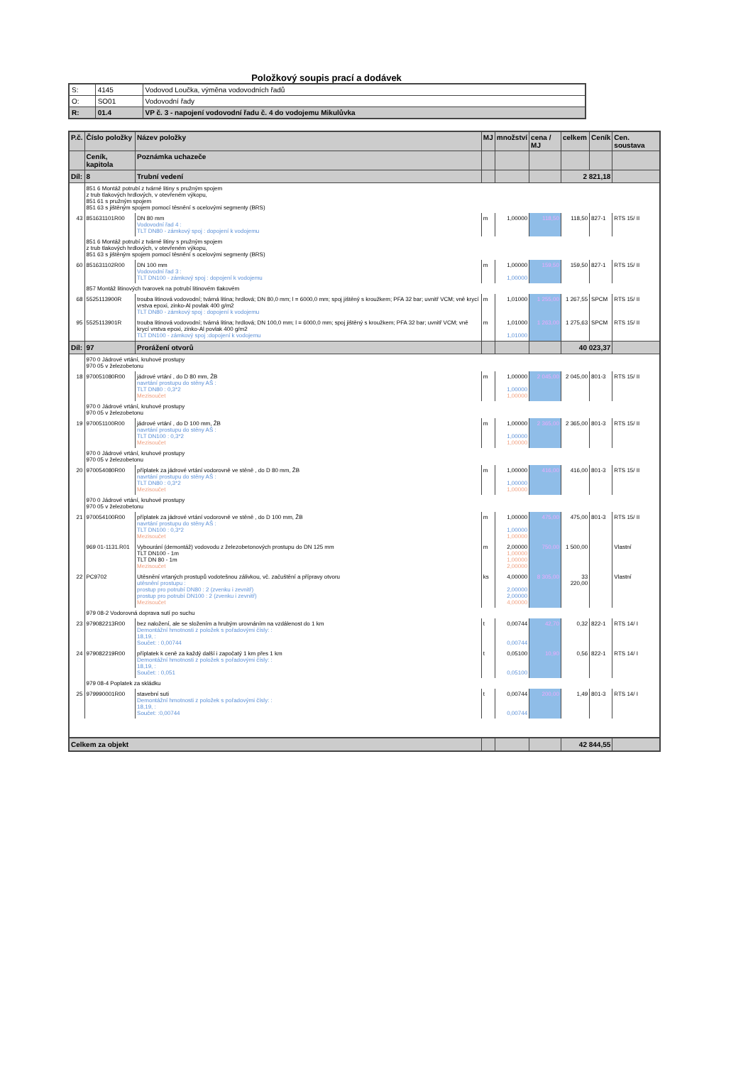Položkový soupis prací a dodávek
| S: | 4145 | Vodovod Loučka, výměna vodovodních řadů |
| O: | SO01 | Vodovodní řady |
| R: | 01.4 | VP č. 3 - napojení vodovodní řadu č. 4 do vodojemu Mikulůvka |
| P.č. | Číslo položky | Název položky | MJ | množství | cena / MJ | celkem | Ceník | Cen. soustava |
| --- | --- | --- | --- | --- | --- | --- | --- | --- |
| | Ceník, kapitola | Poznámka uchazeče | | | | | | |
| Díl: | 8 | Trubní vedení | | | | 2 821,18 | | |
| | 851 6 Montáž potrubí z tvárné litiny s pružným spojem z trub tlakových hrdlových, v otevřeném výkopu, 851 61 s pružným spojem 851 63 s jištěným spojem pomocí těsnění s ocelovými segmenty (BRS) | | | | | | | |
| 43 | 851631101R00 | DN 80 mm Vodovodní řad 4 : TLT DN80 - zámkový spoj : dopojení k vodojemu | m | 1,00000 | 118,50 | 118,50 | 827-1 | RTS 15/ II |
| | 851 6 Montáž potrubí z tvárné litiny s pružným spojem z trub tlakových hrdlových, v otevřeném výkopu, 851 63 s jištěným spojem pomocí těsnění s ocelovými segmenty (BRS) | | | | | | | |
| 60 | 851631102R00 | DN 100 mm Vodovodní řad 3 : TLT DN100 - zámkový spoj : dopojení k vodojemu | m | 1,00000 1,00000 | 159,50 | 159,50 | 827-1 | RTS 15/ II |
| | 857 Montáž litinových tvarovek na potrubí litinovém tlakovém | | | | | | | |
| 68 | 5525113900R | trouba litinová vodovodní; tvárná litina; hrdlová; DN 80,0 mm; l = 6000,0 mm; spoj jištěný s kroužkem; PFA 32 bar; uvnitř VCM; vně krycí vrstva epoxi, zinko-Al povlak 400 g/m2 TLT DN80 - zámkový spoj : dopojení k vodojemu | m | 1,01000 | 1 255,00 | 1 267,55 | SPCM | RTS 15/ II |
| 95 | 5525113901R | trouba litinová vodovodní; tvárná litina; hrdlová; DN 100,0 mm; l = 6000,0 mm; spoj jištěný s kroužkem; PFA 32 bar; uvnitř VCM; vně krycí vrstva epoxi, zinko-Al povlak 400 g/m2 TLT DN100 - zámkový spoj :dopojení k vodojemu | m | 1,01000 1,01000 | 1 263,00 | 1 275,63 | SPCM | RTS 15/ II |
| Díl: | 97 | Prorážení otvorů | | | | 40 023,37 | | |
| | 970 0 Jádrové vrtání, kruhové prostupy 970 05 v železobetonu | | | | | | | |
| 18 | 970051080R00 | jádrové vrtání , do D 80 mm, ŽB navrtání prostupu do stěny AŠ : TLT DN80 : 0,3*2 Mezisoučet | m | 1,00000 1,00000 1,00000 | 2 045,00 | 2 045,00 | 801-3 | RTS 15/ II |
| | 970 0 Jádrové vrtání, kruhové prostupy 970 05 v železobetonu | | | | | | | |
| 19 | 970051100R00 | jádrové vrtání , do D 100 mm, ŽB navrtání prostupu do stěny AŠ : TLT DN100 : 0,3*2 Mezisoučet | m | 1,00000 1,00000 1,00000 | 2 365,00 | 2 365,00 | 801-3 | RTS 15/ II |
| | 970 0 Jádrové vrtání, kruhové prostupy 970 05 v železobetonu | | | | | | | |
| 20 | 970054080R00 | příplatek za jádrové vrtání vodorovně ve stěně , do D 80 mm, ŽB navrtání prostupu do stěny AŠ : TLT DN80 : 0,3*2 Mezisoučet | m | 1,00000 1,00000 1,00000 | 416,00 | 416,00 | 801-3 | RTS 15/ II |
| | 970 0 Jádrové vrtání, kruhové prostupy 970 05 v železobetonu | | | | | | | |
| 21 | 970054100R00 | příplatek za jádrové vrtání vodorovně ve stěně , do D 100 mm, ŽB navrtání prostupu do stěny AŠ : TLT DN100 : 0,3*2 Mezisoučet | m | 1,00000 1,00000 1,00000 | 475,00 | 475,00 | 801-3 | RTS 15/ II |
| | 969 01-1131.R01 | Vybourání (demontáž) vodovodu z železobetonových prostupu do DN 125 mm TLT DN100 - 1m TLT DN 80 - 1m Mezisoučet | m | 2,00000 1,00000 1,00000 2,00000 | 750,00 | 1 500,00 | | Vlastní |
| 22 | PC9702 | Utěsnění vrtaných prostupů vodotešnou zálivkou, vč. začuštění a přípravy otvoru utěsnění prostupu : prostup pro potrubí DN80 : 2 (zvenku i zevnitř) prostup pro potrubí DN100 : 2 (zvenku i zevnitř) Mezisoučet | ks | 4,00000 2,00000 2,00000 4,00000 | 8 305,00 | 33 220,00 | | Vlastní |
| | 979 08-2 Vodorovná doprava sutí po suchu | | | | | | | |
| 23 | 979082213R00 | bez naložení, ale se složením a hrubým urovnáním na vzdálenost do 1 km Demontážní hmotnosti z položek s pořadovými čísly: : 18,19, : Součet: : 0,00744 | t | 0,00744 0,00744 | 42,70 | 0,32 | 822-1 | RTS 14/ I |
| 24 | 979082219R00 | příplatek k ceně za každý další i započatý 1 km přes 1 km Demontážní hmotnosti z položek s pořadovými čísly: : 18,19, : Součet: : 0,051 | t | 0,05100 0,05100 | 10,90 | 0,56 | 822-1 | RTS 14/ I |
| | 979 08-4 Poplatek za skládku | | | | | | | |
| 25 | 979990001R00 | stavební suti Demontážní hmotnosti z položek s pořadovými čísly: : 18,19, : Součet: :0,00744 | t | 0,00744 0,00744 | 200,00 | 1,49 | 801-3 | RTS 14/ I |
| Celkem za objekt | | | | | | 42 844,55 | | |